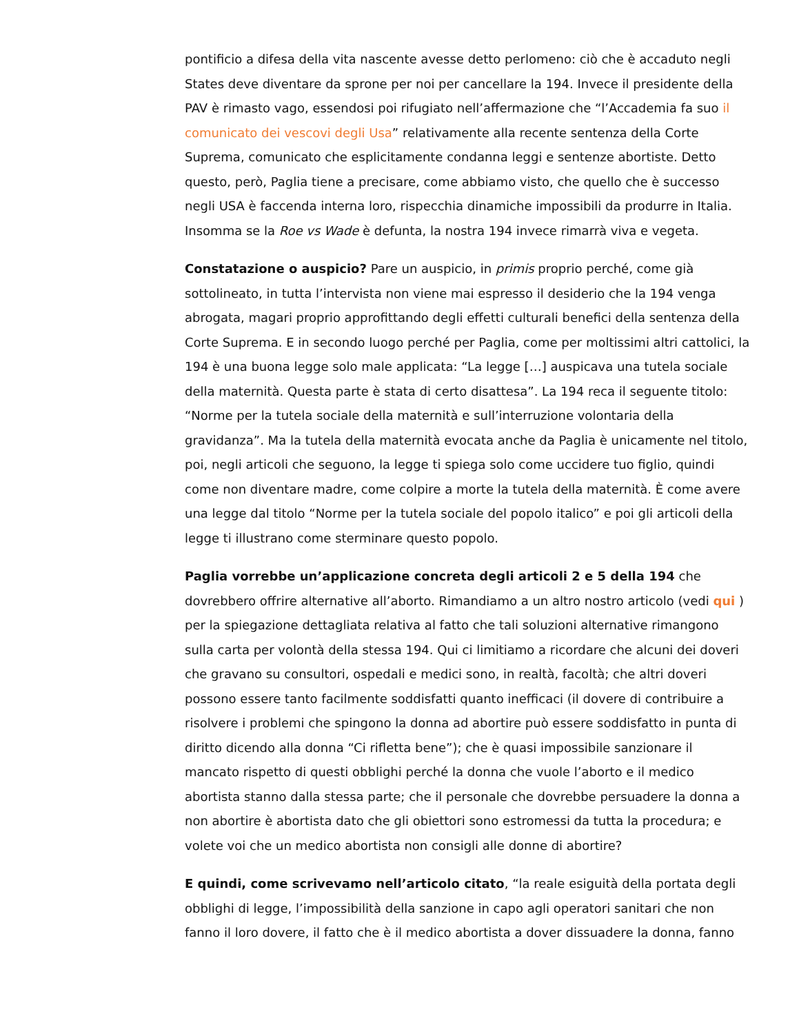pontificio a difesa della vita nascente avesse detto perlomeno: ciò che è accaduto negli States deve diventare da sprone per noi per cancellare la 194. Invece il presidente della PAV è rimasto vago, essendosi poi rifugiato nell’affermazione che “l’Accademia fa suo il comunicato dei vescovi degli Usa” relativamente alla recente sentenza della Corte Suprema, comunicato che esplicitamente condanna leggi e sentenze abortiste. Detto questo, però, Paglia tiene a precisare, come abbiamo visto, che quello che è successo negli USA è faccenda interna loro, rispecchia dinamiche impossibili da produrre in Italia. Insomma se la Roe vs Wade è defunta, la nostra 194 invece rimarrà viva e vegeta.
Constatazione o auspicio? Pare un auspicio, in primis proprio perché, come già sottolineato, in tutta l’intervista non viene mai espresso il desiderio che la 194 venga abrogata, magari proprio approfittando degli effetti culturali benefici della sentenza della Corte Suprema. E in secondo luogo perché per Paglia, come per moltissimi altri cattolici, la 194 è una buona legge solo male applicata: “La legge […] auspicava una tutela sociale della maternità. Questa parte è stata di certo disattesa”. La 194 reca il seguente titolo: “Norme per la tutela sociale della maternità e sull’interruzione volontaria della gravidanza”. Ma la tutela della maternità evocata anche da Paglia è unicamente nel titolo, poi, negli articoli che seguono, la legge ti spiega solo come uccidere tuo figlio, quindi come non diventare madre, come colpire a morte la tutela della maternità. È come avere una legge dal titolo “Norme per la tutela sociale del popolo italico” e poi gli articoli della legge ti illustrano come sterminare questo popolo.
Paglia vorrebbe un’applicazione concreta degli articoli 2 e 5 della 194 che dovrebbero offrire alternative all’aborto. Rimandiamo a un altro nostro articolo (vedi qui ) per la spiegazione dettagliata relativa al fatto che tali soluzioni alternative rimangono sulla carta per volontà della stessa 194. Qui ci limitiamo a ricordare che alcuni dei doveri che gravano su consultori, ospedali e medici sono, in realtà, facoltà; che altri doveri possono essere tanto facilmente soddisfatti quanto inefficaci (il dovere di contribuire a risolvere i problemi che spingono la donna ad abortire può essere soddisfatto in punta di diritto dicendo alla donna “Ci rifletta bene”); che è quasi impossibile sanzionare il mancato rispetto di questi obblighi perché la donna che vuole l’aborto e il medico abortista stanno dalla stessa parte; che il personale che dovrebbe persuadere la donna a non abortire è abortista dato che gli obiettori sono estromessi da tutta la procedura; e volete voi che un medico abortista non consigli alle donne di abortire?
E quindi, come scrivevamo nell’articolo citato, “la reale esiguità della portata degli obblighi di legge, l’impossibilità della sanzione in capo agli operatori sanitari che non fanno il loro dovere, il fatto che è il medico abortista a dover dissuadere la donna, fanno